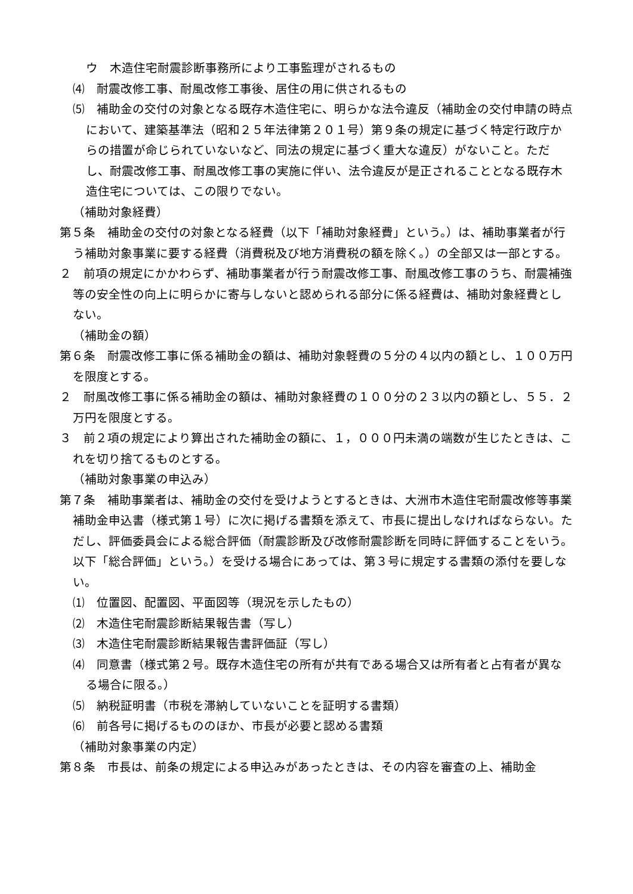ウ　木造住宅耐震診断事務所により工事監理がされるもの
⑷　耐震改修工事、耐風改修工事後、居住の用に供されるもの
⑸　補助金の交付の対象となる既存木造住宅に、明らかな法令違反（補助金の交付申請の時点において、建築基準法（昭和２５年法律第２０１号）第９条の規定に基づく特定行政庁からの措置が命じられていないなど、同法の規定に基づく重大な違反）がないこと。ただし、耐震改修工事、耐風改修工事の実施に伴い、法令違反が是正されることとなる既存木造住宅については、この限りでない。
（補助対象経費）
第５条　補助金の交付の対象となる経費（以下「補助対象経費」という。）は、補助事業者が行う補助対象事業に要する経費（消費税及び地方消費税の額を除く。）の全部又は一部とする。
２　前項の規定にかかわらず、補助事業者が行う耐震改修工事、耐風改修工事のうち、耐震補強等の安全性の向上に明らかに寄与しないと認められる部分に係る経費は、補助対象経費としない。
（補助金の額）
第６条　耐震改修工事に係る補助金の額は、補助対象軽費の５分の４以内の額とし、１００万円を限度とする。
２　耐風改修工事に係る補助金の額は、補助対象経費の１００分の２３以内の額とし、５５．２万円を限度とする。
３　前２項の規定により算出された補助金の額に、１，０００円未満の端数が生じたときは、これを切り捨てるものとする。
（補助対象事業の申込み）
第７条　補助事業者は、補助金の交付を受けようとするときは、大洲市木造住宅耐震改修等事業補助金申込書（様式第１号）に次に掲げる書類を添えて、市長に提出しなければならない。ただし、評価委員会による総合評価（耐震診断及び改修耐震診断を同時に評価することをいう。以下「総合評価」という。）を受ける場合にあっては、第３号に規定する書類の添付を要しない。
⑴　位置図、配置図、平面図等（現況を示したもの）
⑵　木造住宅耐震診断結果報告書（写し）
⑶　木造住宅耐震診断結果報告書評価証（写し）
⑷　同意書（様式第２号。既存木造住宅の所有が共有である場合又は所有者と占有者が異なる場合に限る。）
⑸　納税証明書（市税を滞納していないことを証明する書類）
⑹　前各号に掲げるもののほか、市長が必要と認める書類
（補助対象事業の内定）
第８条　市長は、前条の規定による申込みがあったときは、その内容を審査の上、補助金